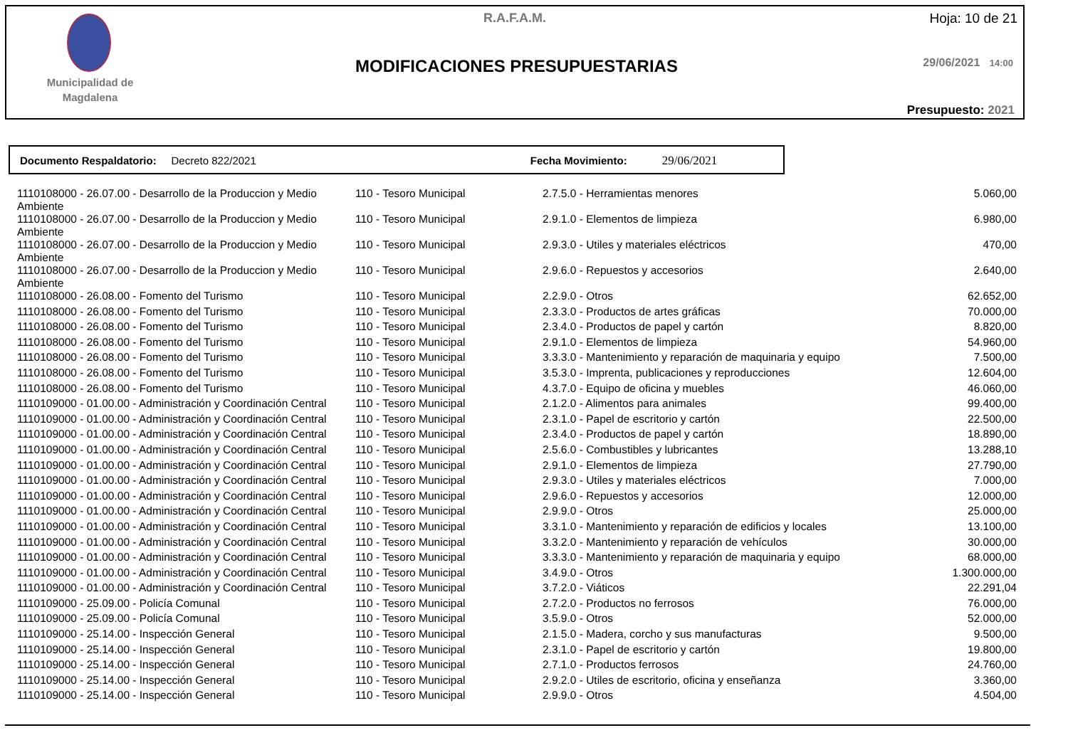Municipalidad de
Magdalena
R.A.F.A.M. Hoja: 10 de 21
MODIFICACIONES PRESUPUESTARIAS 29/06/2021 14:00
Presupuesto: 2021
Documento Respaldatorio: Decreto 822/2021 Fecha Movimiento: 29/06/2021
| 1110108000 - 26.07.00 - Desarrollo de la Produccion y Medio Ambiente | 110 - Tesoro Municipal | 2.7.5.0 - Herramientas menores | 5.060,00 |
| 1110108000 - 26.07.00 - Desarrollo de la Produccion y Medio Ambiente | 110 - Tesoro Municipal | 2.9.1.0 - Elementos de limpieza | 6.980,00 |
| 1110108000 - 26.07.00 - Desarrollo de la Produccion y Medio Ambiente | 110 - Tesoro Municipal | 2.9.3.0 - Utiles y materiales eléctricos | 470,00 |
| 1110108000 - 26.07.00 - Desarrollo de la Produccion y Medio Ambiente | 110 - Tesoro Municipal | 2.9.6.0 - Repuestos y accesorios | 2.640,00 |
| 1110108000 - 26.08.00 - Fomento del Turismo | 110 - Tesoro Municipal | 2.2.9.0 - Otros | 62.652,00 |
| 1110108000 - 26.08.00 - Fomento del Turismo | 110 - Tesoro Municipal | 2.3.3.0 - Productos de artes gráficas | 70.000,00 |
| 1110108000 - 26.08.00 - Fomento del Turismo | 110 - Tesoro Municipal | 2.3.4.0 - Productos de papel y cartón | 8.820,00 |
| 1110108000 - 26.08.00 - Fomento del Turismo | 110 - Tesoro Municipal | 2.9.1.0 - Elementos de limpieza | 54.960,00 |
| 1110108000 - 26.08.00 - Fomento del Turismo | 110 - Tesoro Municipal | 3.3.3.0 - Mantenimiento y reparación de maquinaria y equipo | 7.500,00 |
| 1110108000 - 26.08.00 - Fomento del Turismo | 110 - Tesoro Municipal | 3.5.3.0 - Imprenta, publicaciones y reproducciones | 12.604,00 |
| 1110108000 - 26.08.00 - Fomento del Turismo | 110 - Tesoro Municipal | 4.3.7.0 - Equipo de oficina y muebles | 46.060,00 |
| 1110109000 - 01.00.00 - Administración y Coordinación Central | 110 - Tesoro Municipal | 2.1.2.0 - Alimentos para animales | 99.400,00 |
| 1110109000 - 01.00.00 - Administración y Coordinación Central | 110 - Tesoro Municipal | 2.3.1.0 - Papel de escritorio y cartón | 22.500,00 |
| 1110109000 - 01.00.00 - Administración y Coordinación Central | 110 - Tesoro Municipal | 2.3.4.0 - Productos de papel y cartón | 18.890,00 |
| 1110109000 - 01.00.00 - Administración y Coordinación Central | 110 - Tesoro Municipal | 2.5.6.0 - Combustibles y lubricantes | 13.288,10 |
| 1110109000 - 01.00.00 - Administración y Coordinación Central | 110 - Tesoro Municipal | 2.9.1.0 - Elementos de limpieza | 27.790,00 |
| 1110109000 - 01.00.00 - Administración y Coordinación Central | 110 - Tesoro Municipal | 2.9.3.0 - Utiles y materiales eléctricos | 7.000,00 |
| 1110109000 - 01.00.00 - Administración y Coordinación Central | 110 - Tesoro Municipal | 2.9.6.0 - Repuestos y accesorios | 12.000,00 |
| 1110109000 - 01.00.00 - Administración y Coordinación Central | 110 - Tesoro Municipal | 2.9.9.0 - Otros | 25.000,00 |
| 1110109000 - 01.00.00 - Administración y Coordinación Central | 110 - Tesoro Municipal | 3.3.1.0 - Mantenimiento y reparación de edificios y locales | 13.100,00 |
| 1110109000 - 01.00.00 - Administración y Coordinación Central | 110 - Tesoro Municipal | 3.3.2.0 - Mantenimiento y reparación de vehículos | 30.000,00 |
| 1110109000 - 01.00.00 - Administración y Coordinación Central | 110 - Tesoro Municipal | 3.3.3.0 - Mantenimiento y reparación de maquinaria y equipo | 68.000,00 |
| 1110109000 - 01.00.00 - Administración y Coordinación Central | 110 - Tesoro Municipal | 3.4.9.0 - Otros | 1.300.000,00 |
| 1110109000 - 01.00.00 - Administración y Coordinación Central | 110 - Tesoro Municipal | 3.7.2.0 - Viáticos | 22.291,04 |
| 1110109000 - 25.09.00 - Policía Comunal | 110 - Tesoro Municipal | 2.7.2.0 - Productos no ferrosos | 76.000,00 |
| 1110109000 - 25.09.00 - Policía Comunal | 110 - Tesoro Municipal | 3.5.9.0 - Otros | 52.000,00 |
| 1110109000 - 25.14.00 - Inspección General | 110 - Tesoro Municipal | 2.1.5.0 - Madera, corcho y sus manufacturas | 9.500,00 |
| 1110109000 - 25.14.00 - Inspección General | 110 - Tesoro Municipal | 2.3.1.0 - Papel de escritorio y cartón | 19.800,00 |
| 1110109000 - 25.14.00 - Inspección General | 110 - Tesoro Municipal | 2.7.1.0 - Productos ferrosos | 24.760,00 |
| 1110109000 - 25.14.00 - Inspección General | 110 - Tesoro Municipal | 2.9.2.0 - Utiles de escritorio, oficina y enseñanza | 3.360,00 |
| 1110109000 - 25.14.00 - Inspección General | 110 - Tesoro Municipal | 2.9.9.0 - Otros | 4.504,00 |